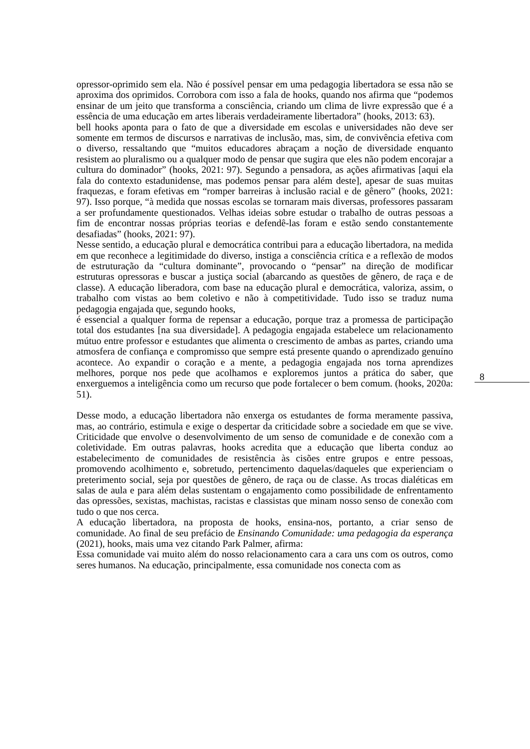opressor-oprimido sem ela. Não é possível pensar em uma pedagogia libertadora se essa não se aproxima dos oprimidos. Corrobora com isso a fala de hooks, quando nos afirma que “podemos ensinar de um jeito que transforma a consciência, criando um clima de livre expressão que é a essência de uma educação em artes liberais verdadeiramente libertadora” (hooks, 2013: 63).
bell hooks aponta para o fato de que a diversidade em escolas e universidades não deve ser somente em termos de discursos e narrativas de inclusão, mas, sim, de convivência efetiva com o diverso, ressaltando que “muitos educadores abraçam a noção de diversidade enquanto resistem ao pluralismo ou a qualquer modo de pensar que sugira que eles não podem encorajar a cultura do dominador” (hooks, 2021: 97). Segundo a pensadora, as ações afirmativas [aqui ela fala do contexto estadunidense, mas podemos pensar para além deste], apesar de suas muitas fraquezas, e foram efetivas em “romper barreiras à inclusão racial e de gênero” (hooks, 2021: 97). Isso porque, “à medida que nossas escolas se tornaram mais diversas, professores passaram a ser profundamente questionados. Velhas ideias sobre estudar o trabalho de outras pessoas a fim de encontrar nossas próprias teorias e defendê-las foram e estão sendo constantemente desafiadas” (hooks, 2021: 97).
Nesse sentido, a educação plural e democrática contribui para a educação libertadora, na medida em que reconhece a legitimidade do diverso, instiga a consciência crítica e a reflexão de modos de estruturação da “cultura dominante”, provocando o “pensar” na direção de modificar estruturas opressoras e buscar a justiça social (abarcando as questões de gênero, de raça e de classe). A educação liberadora, com base na educação plural e democrática, valoriza, assim, o trabalho com vistas ao bem coletivo e não à competitividade. Tudo isso se traduz numa pedagogia engajada que, segundo hooks,
é essencial a qualquer forma de repensar a educação, porque traz a promessa de participação total dos estudantes [na sua diversidade]. A pedagogia engajada estabelece um relacionamento mútuo entre professor e estudantes que alimenta o crescimento de ambas as partes, criando uma atmosfera de confiança e compromisso que sempre está presente quando o aprendizado genuíno acontece. Ao expandir o coração e a mente, a pedagogia engajada nos torna aprendizes melhores, porque nos pede que acolhamos e exploremos juntos a prática do saber, que enxerguemos a inteligência como um recurso que pode fortalecer o bem comum. (hooks, 2020a: 51).
Desse modo, a educação libertadora não enxerga os estudantes de forma meramente passiva, mas, ao contrário, estimula e exige o despertar da criticidade sobre a sociedade em que se vive. Criticidade que envolve o desenvolvimento de um senso de comunidade e de conexão com a coletividade. Em outras palavras, hooks acredita que a educação que liberta conduz ao estabelecimento de comunidades de resistência às cisões entre grupos e entre pessoas, promovendo acolhimento e, sobretudo, pertencimento daquelas/daqueles que experienciam o preterimento social, seja por questões de gênero, de raça ou de classe. As trocas dialéticas em salas de aula e para além delas sustentam o engajamento como possibilidade de enfrentamento das opressões, sexistas, machistas, racistas e classistas que minam nosso senso de conexão com tudo o que nos cerca.
A educação libertadora, na proposta de hooks, ensina-nos, portanto, a criar senso de comunidade. Ao final de seu prefácio de Ensinando Comunidade: uma pedagogia da esperança (2021), hooks, mais uma vez citando Park Palmer, afirma:
Essa comunidade vai muito além do nosso relacionamento cara a cara uns com os outros, como seres humanos. Na educação, principalmente, essa comunidade nos conecta com as
8